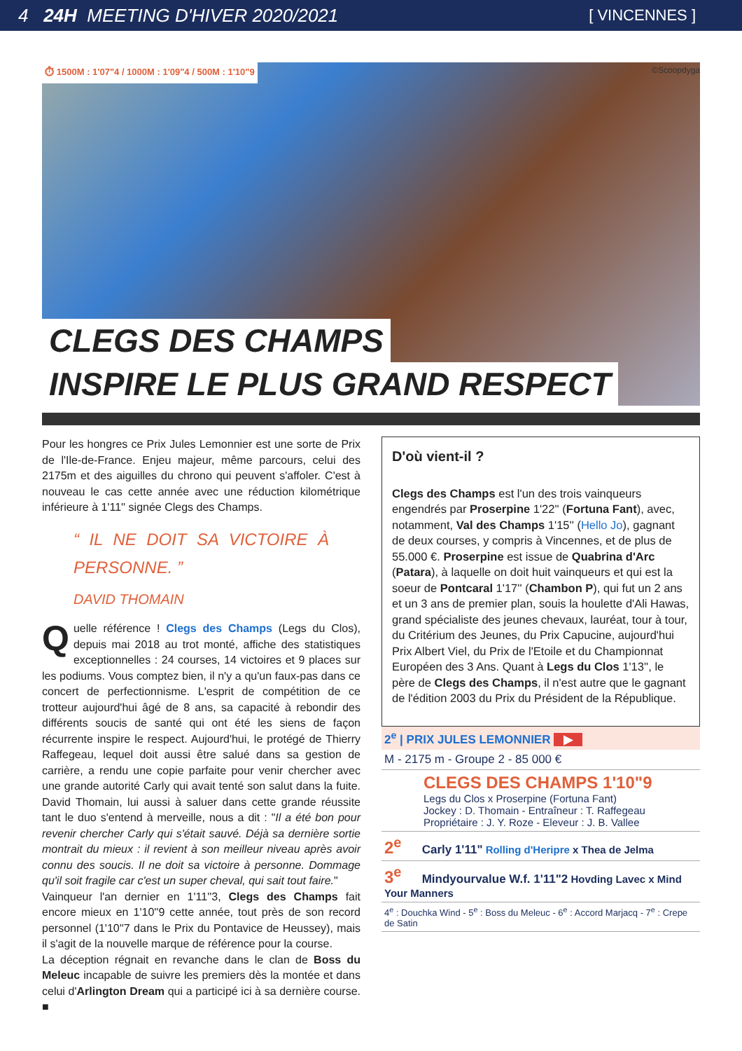4 24H MEETING D'HIVER 2020/2021 [ VINCENNES ]
⏱ 1500M : 1'07"4 / 1000M : 1'09"4 / 500M : 1'10"9
©Scoopdyga
CLEGS DES CHAMPS
INSPIRE LE PLUS GRAND RESPECT
Pour les hongres ce Prix Jules Lemonnier est une sorte de Prix de l'Ile-de-France. Enjeu majeur, même parcours, celui des 2175m et des aiguilles du chrono qui peuvent s'affoler. C'est à nouveau le cas cette année avec une réduction kilométrique inférieure à 1'11'' signée Clegs des Champs.
“ IL NE DOIT SA VICTOIRE À PERSONNE. ”
DAVID THOMAIN
Quelle référence ! Clegs des Champs (Legs du Clos), depuis mai 2018 au trot monté, affiche des statistiques exceptionnelles : 24 courses, 14 victoires et 9 places sur les podiums. Vous comptez bien, il n'y a qu'un faux-pas dans ce concert de perfectionnisme. L'esprit de compétition de ce trotteur aujourd'hui âgé de 8 ans, sa capacité à rebondir des différents soucis de santé qui ont été les siens de façon récurrente inspire le respect. Aujourd'hui, le protégé de Thierry Raffegeau, lequel doit aussi être salué dans sa gestion de carrière, a rendu une copie parfaite pour venir chercher avec une grande autorité Carly qui avait tenté son salut dans la fuite. David Thomain, lui aussi à saluer dans cette grande réussite tant le duo s'entend à merveille, nous a dit : "Il a été bon pour revenir chercher Carly qui s'était sauvé. Déjà sa dernière sortie montrait du mieux : il revient à son meilleur niveau après avoir connu des soucis. Il ne doit sa victoire à personne. Dommage qu'il soit fragile car c'est un super cheval, qui sait tout faire."
Vainqueur l'an dernier en 1'11''3, Clegs des Champs fait encore mieux en 1'10''9 cette année, tout près de son record personnel (1'10''7 dans le Prix du Pontavice de Heussey), mais il s'agit de la nouvelle marque de référence pour la course.
La déception régnait en revanche dans le clan de Boss du Meleuc incapable de suivre les premiers dès la montée et dans celui d'Arlington Dream qui a participé ici à sa dernière course. ■
D'où vient-il ?
Clegs des Champs est l'un des trois vainqueurs engendrés par Proserpine 1'22'' (Fortuna Fant), avec, notamment, Val des Champs 1'15'' (Hello Jo), gagnant de deux courses, y compris à Vincennes, et de plus de 55.000 €. Proserpine est issue de Quabrina d'Arc (Patara), à laquelle on doit huit vainqueurs et qui est la soeur de Pontcaral 1'17'' (Chambon P), qui fut un 2 ans et un 3 ans de premier plan, souis la houlette d'Ali Hawas, grand spécialiste des jeunes chevaux, lauréat, tour à tour, du Critérium des Jeunes, du Prix Capucine, aujourd'hui Prix Albert Viel, du Prix de l'Etoile et du Championnat Européen des 3 Ans. Quant à Legs du Clos 1'13'', le père de Clegs des Champs, il n'est autre que le gagnant de l'édition 2003 du Prix du Président de la République.
2<sup>e</sup> | PRIX JULES LEMONNIER ▶
M - 2175 m - Groupe 2 - 85 000 €
CLEGS DES CHAMPS 1'10"9
Legs du Clos x Proserpine (Fortuna Fant)
Jockey : D. Thomain - Entraîneur : T. Raffegeau
Propriétaire : J. Y. Roze - Eleveur : J. B. Vallee
2<sup>e</sup> Carly 1'11" Rolling d'Heripre x Thea de Jelma
3<sup>e</sup> Mindyourvalue W.f. 1'11"2 Hovding Lavec x Mind Your Manners
4<sup>e</sup> : Douchka Wind - 5<sup>e</sup> : Boss du Meleuc - 6<sup>e</sup> : Accord Marjacq - 7<sup>e</sup> : Crepe de Satin